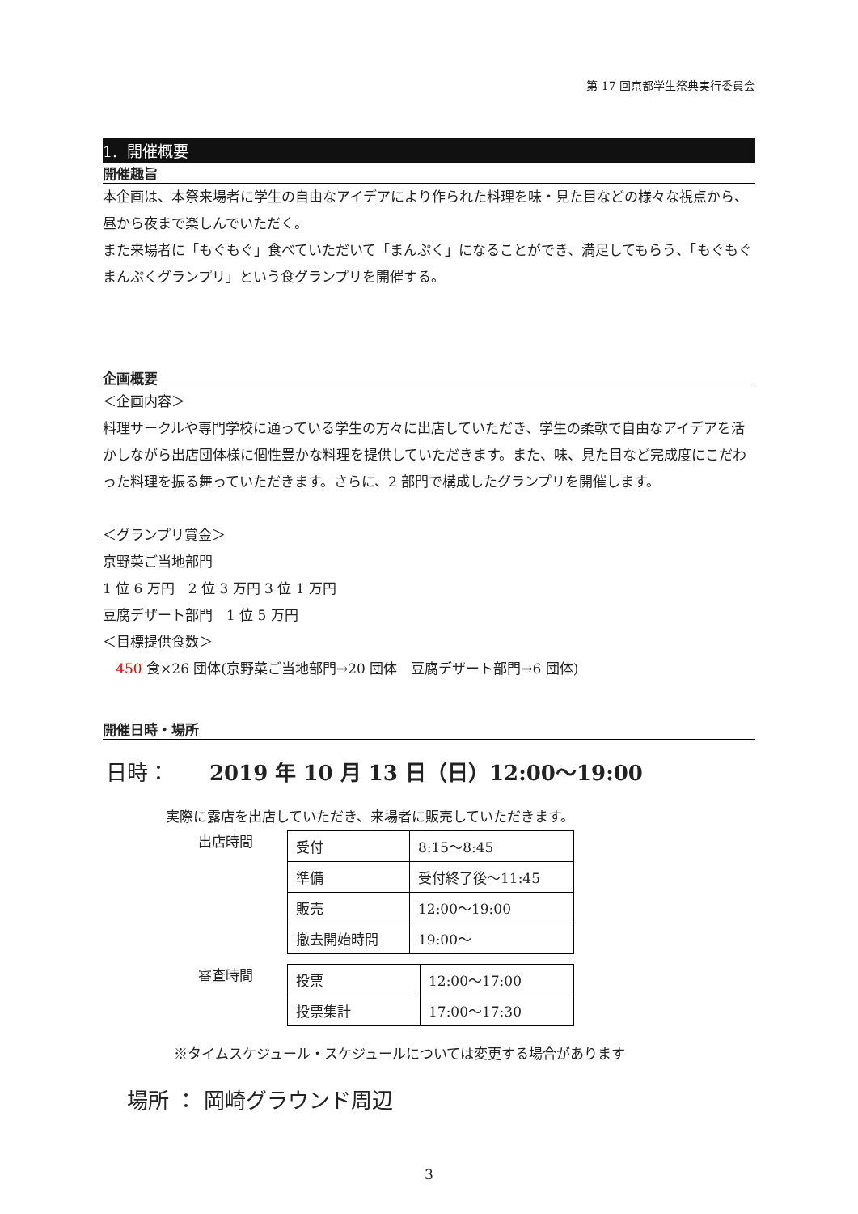第 17 回京都学生祭典実行委員会
1. 開催概要
開催趣旨
本企画は、本祭来場者に学生の自由なアイデアにより作られた料理を味・見た目などの様々な視点から、昼から夜まで楽しんでいただく。
また来場者に「もぐもぐ」食べていただいて「まんぷく」になることができ、満足してもらう、「もぐもぐまんぷくグランプリ」という食グランプリを開催する。
企画概要
＜企画内容＞
料理サークルや専門学校に通っている学生の方々に出店していただき、学生の柔軟で自由なアイデアを活かしながら出店団体様に個性豊かな料理を提供していただきます。また、味、見た目など完成度にこだわった料理を振る舞っていただきます。さらに、2 部門で構成したグランプリを開催します。
＜グランプリ賞金＞
京野菜ご当地部門
1 位 6 万円　2 位 3 万円 3 位 1 万円
豆腐デザート部門　1 位 5 万円
＜目標提供食数＞
450 食×26 団体(京野菜ご当地部門→20 団体　豆腐デザート部門→6 団体)
開催日時・場所
日時： 2019 年 10 月 13 日（日）12:00～19:00
実際に露店を出店していただき、来場者に販売していただきます。
出店時間
| 受付 | 8:15～8:45 |
| 準備 | 受付終了後～11:45 |
| 販売 | 12:00～19:00 |
| 撤去開始時間 | 19:00～ |
審査時間
| 投票 | 12:00～17:00 |
| 投票集計 | 17:00～17:30 |
※タイムスケジュール・スケジュールについては変更する場合があります
場所 ： 岡崎グラウンド周辺
3